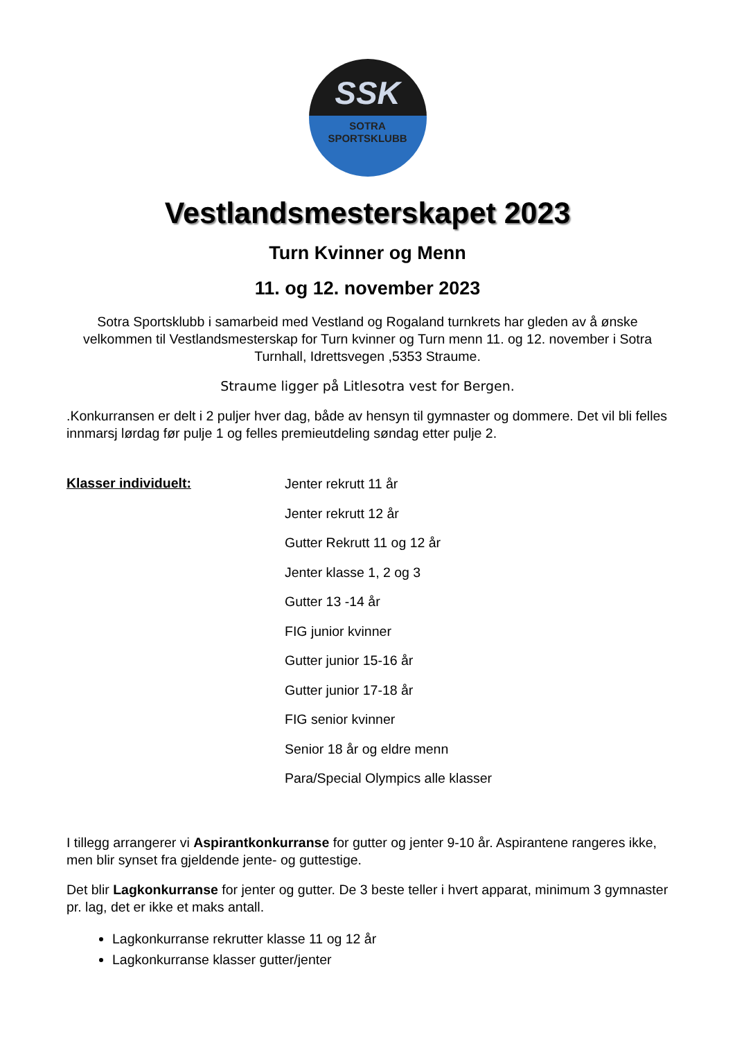SSK
SOTRA
SPORTSKLUBB
Vestlandsmesterskapet 2023
Turn Kvinner og Menn
11. og 12. november 2023
Sotra Sportsklubb i samarbeid med Vestland og Rogaland turnkrets har gleden av å ønske velkommen til Vestlandsmesterskap for Turn kvinner og Turn menn 11. og 12. november i Sotra Turnhall, Idrettsvegen ,5353 Straume.
Straume ligger på Litlesotra vest for Bergen.
.Konkurransen er delt i 2 puljer hver dag, både av hensyn til gymnaster og dommere. Det vil bli felles innmarsj lørdag før pulje 1 og felles premieutdeling søndag etter pulje 2.
Klasser individuelt:
Jenter rekrutt 11 år
Jenter rekrutt 12 år
Gutter Rekrutt 11 og 12 år
Jenter klasse 1, 2 og 3
Gutter 13 -14 år
FIG junior kvinner
Gutter junior 15-16 år
Gutter junior 17-18 år
FIG senior kvinner
Senior 18 år og eldre menn
Para/Special Olympics alle klasser
I tillegg arrangerer vi Aspirantkonkurranse for gutter og jenter 9-10 år. Aspirantene rangeres ikke, men blir synset fra gjeldende jente- og guttestige.
Det blir Lagkonkurranse for jenter og gutter. De 3 beste teller i hvert apparat, minimum 3 gymnaster pr. lag, det er ikke et maks antall.
Lagkonkurranse rekrutter klasse 11 og 12 år
Lagkonkurranse klasser gutter/jenter